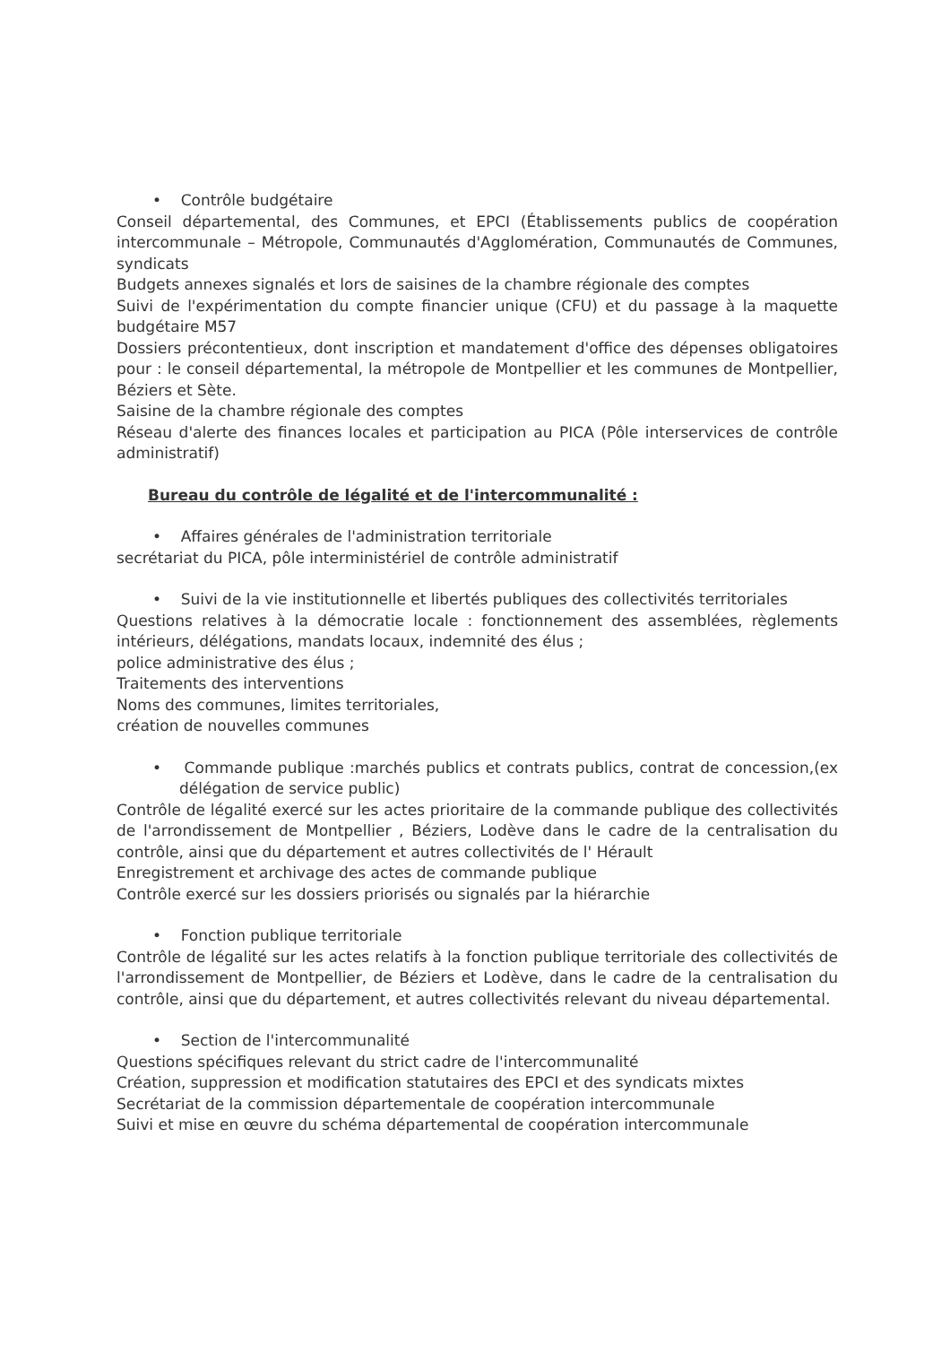• Contrôle budgétaire
Conseil départemental, des Communes, et EPCI (Établissements publics de coopération intercommunale – Métropole, Communautés d'Agglomération, Communautés de Communes, syndicats
Budgets annexes signalés et lors de saisines de la chambre régionale des comptes
Suivi de l'expérimentation du compte financier unique (CFU) et du passage à la maquette budgétaire M57
Dossiers précontentieux, dont inscription et mandatement d'office des dépenses obligatoires pour : le conseil départemental, la métropole de Montpellier et les communes de Montpellier, Béziers et Sète.
Saisine de la chambre régionale des comptes
Réseau d'alerte des finances locales et participation au PICA (Pôle interservices de contrôle administratif)
Bureau du contrôle de légalité et de l'intercommunalité :
• Affaires générales de l'administration territoriale
secrétariat du PICA, pôle interministériel de contrôle administratif
• Suivi de la vie institutionnelle et libertés publiques des collectivités territoriales
Questions relatives à la démocratie locale : fonctionnement des assemblées, règlements intérieurs, délégations, mandats locaux, indemnité des élus ;
police administrative des élus ;
Traitements des interventions
Noms des communes, limites territoriales,
création de nouvelles communes
• Commande publique :marchés publics et contrats publics, contrat de concession,(ex délégation de service public)
Contrôle de légalité exercé sur les actes prioritaire de la commande publique des collectivités de l'arrondissement de Montpellier , Béziers, Lodève dans le cadre de la centralisation du contrôle, ainsi que du département et autres collectivités de l' Hérault
Enregistrement et archivage des actes de commande publique
Contrôle exercé sur les dossiers priorisés ou signalés par la hiérarchie
• Fonction publique territoriale
Contrôle de légalité sur les actes relatifs à la fonction publique territoriale des collectivités de l'arrondissement de Montpellier, de Béziers et Lodève, dans le cadre de la centralisation du contrôle, ainsi que du département, et autres collectivités relevant du niveau départemental.
• Section de l'intercommunalité
Questions spécifiques relevant du strict cadre de l'intercommunalité
Création, suppression et modification statutaires des EPCI et des syndicats mixtes
Secrétariat de la commission départementale de coopération intercommunale
Suivi et mise en œuvre du schéma départemental de coopération intercommunale